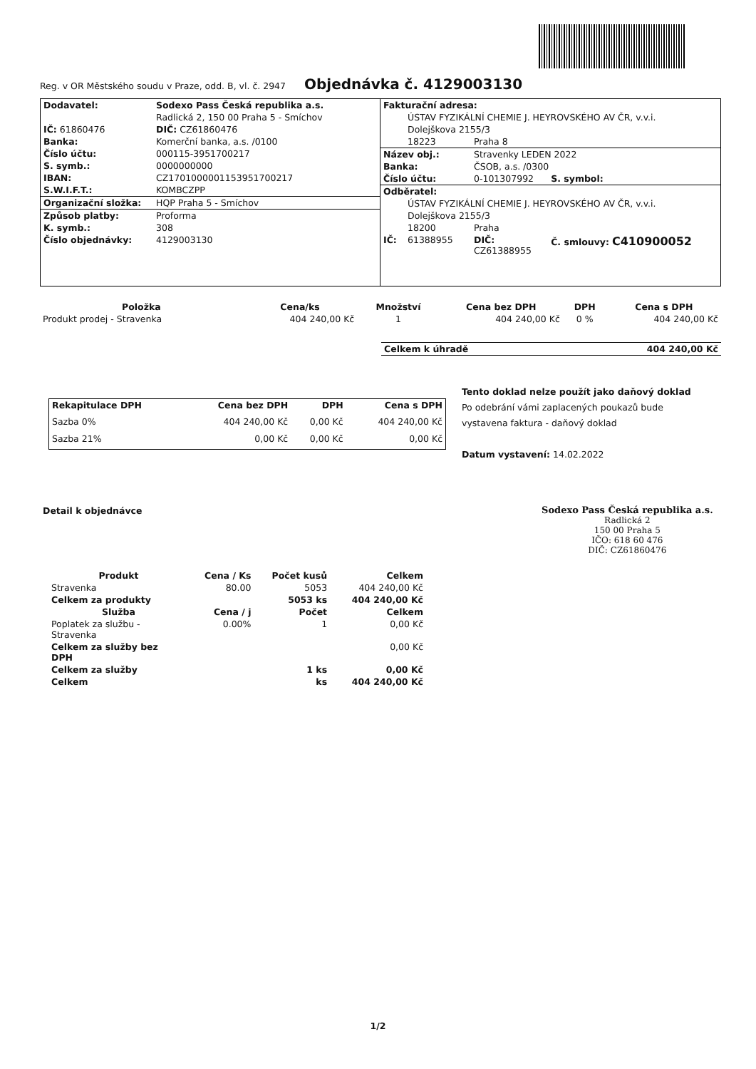Reg. v OR Městského soudu v Praze, odd. B, vl. č. 2947 Objednávka č. 4129003130
| Dodavatel: | Sodexo Pass Česká republika a.s. |
| | Radlická 2, 150 00 Praha 5 - Smíchov |
| IČ: 61860476 | DIČ: CZ61860476 |
| Banka: | Komerční banka, a.s. /0100 |
| Číslo účtu: | 000115-3951700217 |
| S. symb.: | 0000000000 |
| IBAN: | CZ1701000001153951700217 |
| S.W.I.F.T.: | KOMBCZPP |
| Organizační složka: | HQP Praha 5 - Smíchov |
| Způsob platby: | Proforma |
| K. symb.: | 308 |
| Číslo objednávky: | 4129003130 |
| Fakturační adresa: | | | |
| | ÚSTAV FYZIKÁLNÍ CHEMIE J. HEYROVSKÉHO AV ČR, v.v.i. | | |
| | Dolejškova 2155/3 | | |
| | 18223 | Praha 8 | |
| Název obj.: | | Stravenky LEDEN 2022 | |
| Banka: | | ČSOB, a.s. /0300 | |
| Číslo účtu: | | 0-101307992 | S. symbol: |
| Odběratel: | | | |
| | ÚSTAV FYZIKÁLNÍ CHEMIE J. HEYROVSKÉHO AV ČR, v.v.i. | | |
| | Dolejškova 2155/3 | | |
| | 18200 | Praha | |
| IČ: | 61388955 | DIČ: CZ61388955 | Č. smlouvy: C410900052 |
| Položka | Cena/ks | Množství | Cena bez DPH | DPH | Cena s DPH |
| --- | --- | --- | --- | --- | --- |
| Produkt prodej - Stravenka | 404 240,00 Kč | 1 | 404 240,00 Kč | 0 % | 404 240,00 Kč |
| Celkem k úhradě | 404 240,00 Kč |
| Rekapitulace DPH | Cena bez DPH | DPH | Cena s DPH |
| --- | --- | --- | --- |
| Sazba 0% | 404 240,00 Kč | 0,00 Kč | 404 240,00 Kč |
| Sazba 21% | 0,00 Kč | 0,00 Kč | 0,00 Kč |
Tento doklad nelze použít jako daňový doklad
Po odebrání vámi zaplacených poukazů bude
vystavena faktura - daňový doklad
Datum vystavení: 14.02.2022
Detail k objednávce
Sodexo Pass Česká republika a.s.
Radlická 2
150 00 Praha 5
IČO: 618 60 476
DIČ: CZ61860476
| Produkt | Cena / Ks | Počet kusů | Celkem |
| --- | --- | --- | --- |
| Stravenka | 80.00 | 5053 | 404 240,00 Kč |
| Celkem za produkty | | 5053 ks | 404 240,00 Kč |
| Služba | Cena / j | Počet | Celkem |
| Poplatek za službu - Stravenka | 0.00% | 1 | 0,00 Kč |
| Celkem za služby bez DPH | | | 0,00 Kč |
| Celkem za služby | | 1 ks | 0,00 Kč |
| Celkem | | ks | 404 240,00 Kč |
1/2